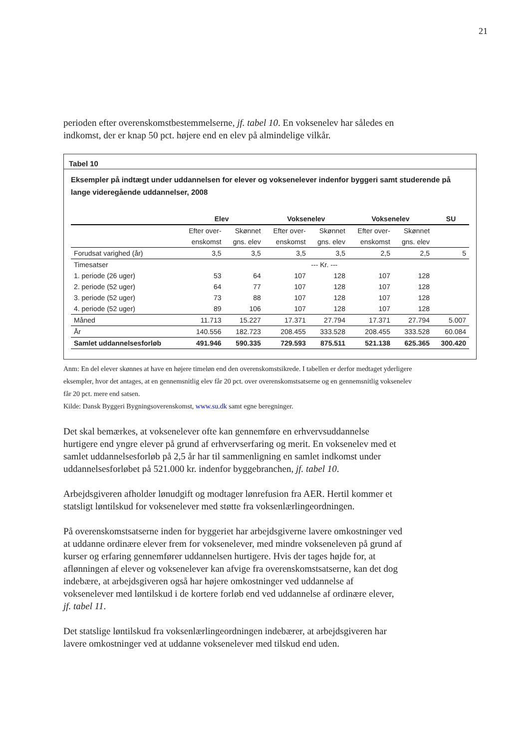21
perioden efter overenskomstbestemmelserne, jf. tabel 10. En voksenelev har således en indkomst, der er knap 50 pct. højere end en elev på almindelige vilkår.
Tabel 10
Eksempler på indtægt under uddannelsen for elever og voksenelever indenfor byggeri samt studerende på lange videregående uddannelser, 2008
| | Elev | | Voksenelev | | Voksenelev | | SU |
| --- | --- | --- | --- | --- | --- | --- | --- |
| | Efter over- | Skønnet | Efter over- | Skønnet | Efter over- | Skønnet | |
| | enskomst | gns. elev | enskomst | gns. elev | enskomst | gns. elev | |
| Forudsat varighed (år) | 3,5 | 3,5 | 3,5 | 3,5 | 2,5 | 2,5 | 5 |
| Timesatser | --- Kr. --- | | | | | | |
| 1. periode (26 uger) | 53 | 64 | 107 | 128 | 107 | 128 | |
| 2. periode (52 uger) | 64 | 77 | 107 | 128 | 107 | 128 | |
| 3. periode (52 uger) | 73 | 88 | 107 | 128 | 107 | 128 | |
| 4. periode (52 uger) | 89 | 106 | 107 | 128 | 107 | 128 | |
| Måned | 11.713 | 15.227 | 17.371 | 27.794 | 17.371 | 27.794 | 5.007 |
| År | 140.556 | 182.723 | 208.455 | 333.528 | 208.455 | 333.528 | 60.084 |
| Samlet uddannelsesforløb | 491.946 | 590.335 | 729.593 | 875.511 | 521.138 | 625.365 | 300.420 |
Anm: En del elever skønnes at have en højere timeløn end den overenskomstsikrede. I tabellen er derfor medtaget yderligere eksempler, hvor det antages, at en gennemsnitlig elev får 20 pct. over overenskomstsatserne og en gennemsnitlig voksenelev får 20 pct. mere end satsen.
Kilde: Dansk Byggeri Bygningsoverenskomst, www.su.dk samt egne beregninger.
Det skal bemærkes, at voksenelever ofte kan gennemføre en erhvervsuddannelse hurtigere end yngre elever på grund af erhvervserfaring og merit. En voksenelev med et samlet uddannelsesforløb på 2,5 år har til sammenligning en samlet indkomst under uddannelsesforløbet på 521.000 kr. indenfor byggebranchen, jf. tabel 10.
Arbejdsgiveren afholder lønudgift og modtager lønrefusion fra AER. Hertil kommer et statsligt løntilskud for voksenelever med støtte fra voksenlærlingeordningen.
På overenskomstsatserne inden for byggeriet har arbejdsgiverne lavere omkostninger ved at uddanne ordinære elever frem for voksenelever, med mindre vokseneleven på grund af kurser og erfaring gennemfører uddannelsen hurtigere. Hvis der tages højde for, at aflønningen af elever og voksenelever kan afvige fra overenskomstsatserne, kan det dog indebære, at arbejdsgiveren også har højere omkostninger ved uddannelse af voksenelever med løntilskud i de kortere forløb end ved uddannelse af ordinære elever, jf. tabel 11.
Det statslige løntilskud fra voksenlærlingeordningen indebærer, at arbejdsgiveren har lavere omkostninger ved at uddanne voksenelever med tilskud end uden.